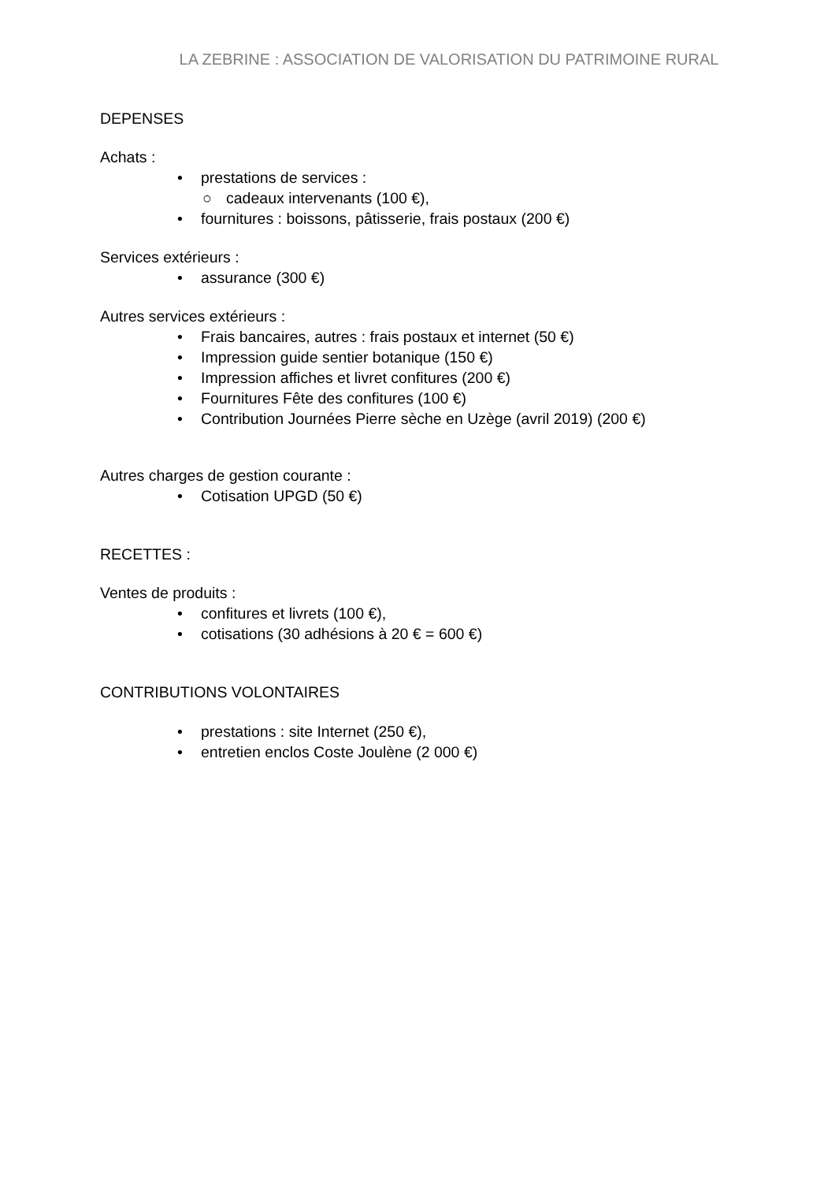LA ZEBRINE : ASSOCIATION DE VALORISATION DU PATRIMOINE RURAL
DEPENSES
Achats :
• prestations de services :
○ cadeaux intervenants (100 €),
• fournitures : boissons, pâtisserie, frais postaux (200 €)
Services extérieurs :
• assurance (300 €)
Autres services extérieurs :
• Frais bancaires, autres : frais postaux et internet (50 €)
• Impression guide sentier botanique (150 €)
• Impression affiches et livret confitures (200 €)
• Fournitures Fête des confitures (100 €)
• Contribution Journées Pierre sèche en Uzège (avril 2019) (200 €)
Autres charges de gestion courante :
• Cotisation UPGD (50 €)
RECETTES :
Ventes de produits :
• confitures et livrets (100 €),
• cotisations (30 adhésions à 20 € = 600 €)
CONTRIBUTIONS VOLONTAIRES
• prestations : site Internet (250 €),
• entretien enclos Coste Joulène (2 000 €)